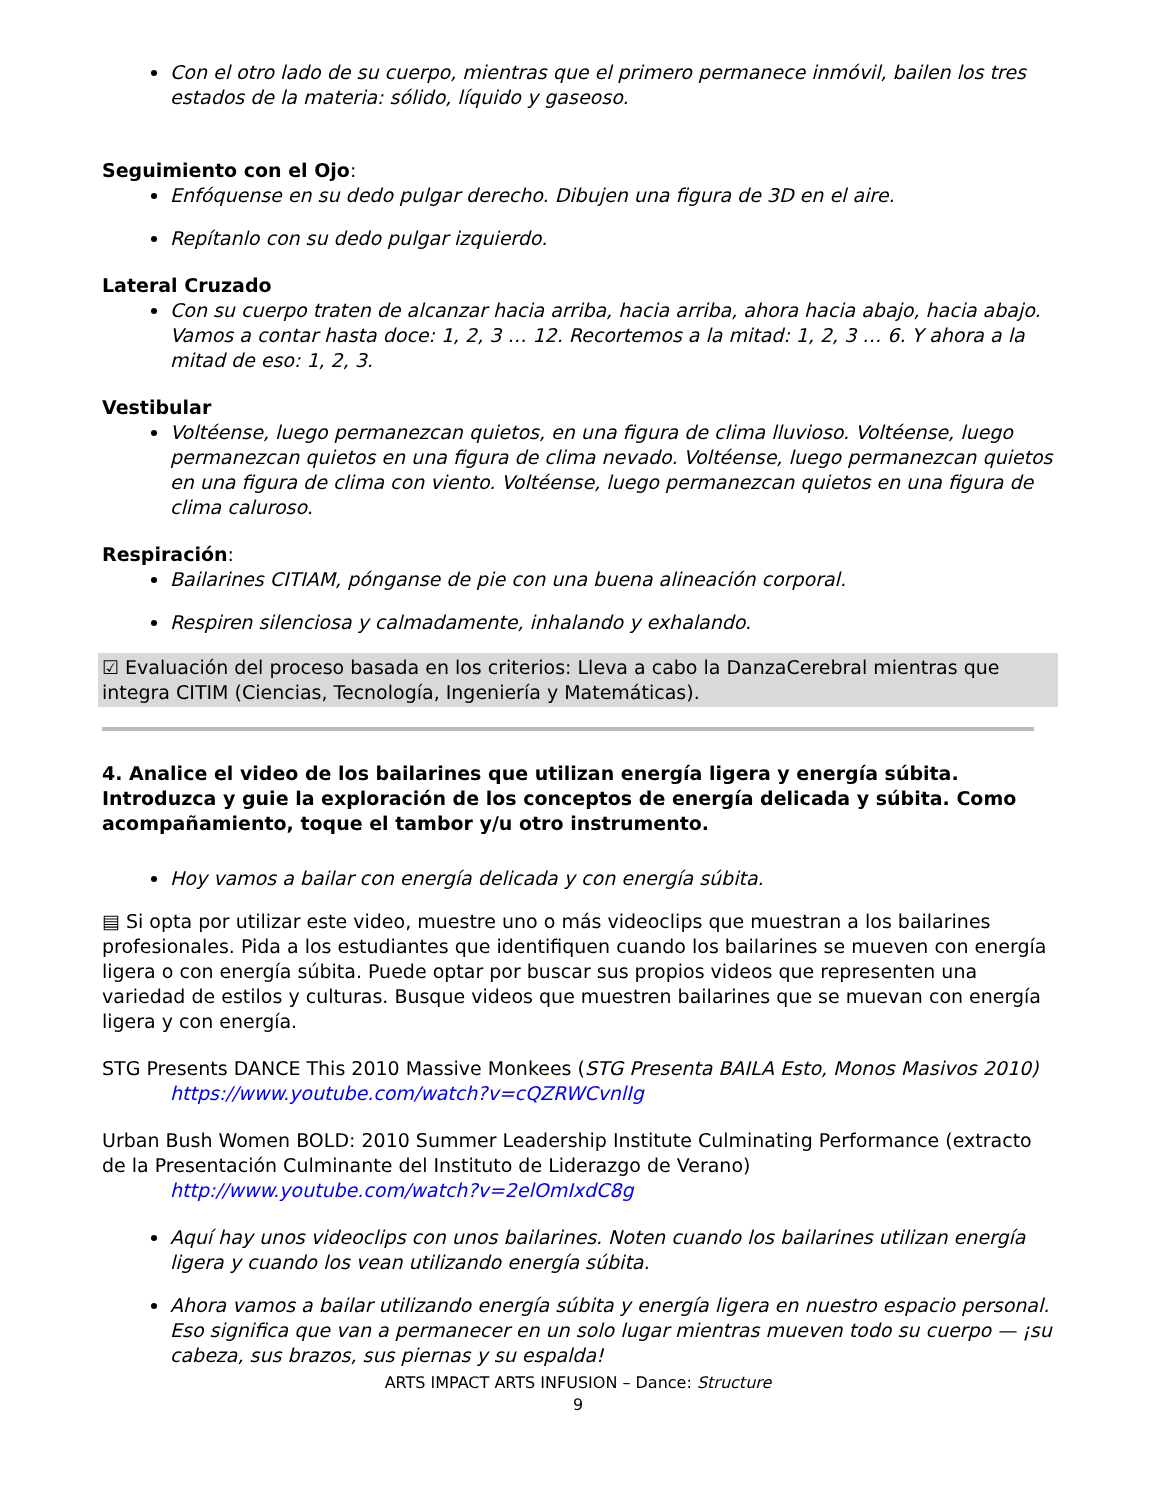Con el otro lado de su cuerpo, mientras que el primero permanece inmóvil, bailen los tres estados de la materia: sólido, líquido y gaseoso.
Seguimiento con el Ojo:
Enfóquense en su dedo pulgar derecho. Dibujen una figura de 3D en el aire.
Repítanlo con su dedo pulgar izquierdo.
Lateral Cruzado
Con su cuerpo traten de alcanzar hacia arriba, hacia arriba, ahora hacia abajo, hacia abajo. Vamos a contar hasta doce: 1, 2, 3 … 12. Recortemos a la mitad: 1, 2, 3 … 6. Y ahora a la mitad de eso: 1, 2, 3.
Vestibular
Voltéense, luego permanezcan quietos, en una figura de clima lluvioso. Voltéense, luego permanezcan quietos en una figura de clima nevado. Voltéense, luego permanezcan quietos en una figura de clima con viento. Voltéense, luego permanezcan quietos en una figura de clima caluroso.
Respiración:
Bailarines CITIAM, pónganse de pie con una buena alineación corporal.
Respiren silenciosa y calmadamente, inhalando y exhalando.
☑ Evaluación del proceso basada en los criterios: Lleva a cabo la DanzaCerebral mientras que integra CITIM (Ciencias, Tecnología, Ingeniería y Matemáticas).
4. Analice el video de los bailarines que utilizan energía ligera y energía súbita. Introduzca y guie la exploración de los conceptos de energía delicada y súbita. Como acompañamiento, toque el tambor y/u otro instrumento.
Hoy vamos a bailar con energía delicada y con energía súbita.
▤ Si opta por utilizar este video, muestre uno o más videoclips que muestran a los bailarines profesionales. Pida a los estudiantes que identifiquen cuando los bailarines se mueven con energía ligera o con energía súbita. Puede optar por buscar sus propios videos que representen una variedad de estilos y culturas. Busque videos que muestren bailarines que se muevan con energía ligera y con energía.
STG Presents DANCE This 2010 Massive Monkees (STG Presenta BAILA Esto, Monos Masivos 2010)
https://www.youtube.com/watch?v=cQZRWCvnlIg
Urban Bush Women BOLD: 2010 Summer Leadership Institute Culminating Performance (extracto de la Presentación Culminante del Instituto de Liderazgo de Verano)
http://www.youtube.com/watch?v=2elOmIxdC8g
Aquí hay unos videoclips con unos bailarines. Noten cuando los bailarines utilizan energía ligera y cuando los vean utilizando energía súbita.
Ahora vamos a bailar utilizando energía súbita y energía ligera en nuestro espacio personal. Eso significa que van a permanecer en un solo lugar mientras mueven todo su cuerpo — ¡su cabeza, sus brazos, sus piernas y su espalda!
ARTS IMPACT ARTS INFUSION – Dance: Structure
9